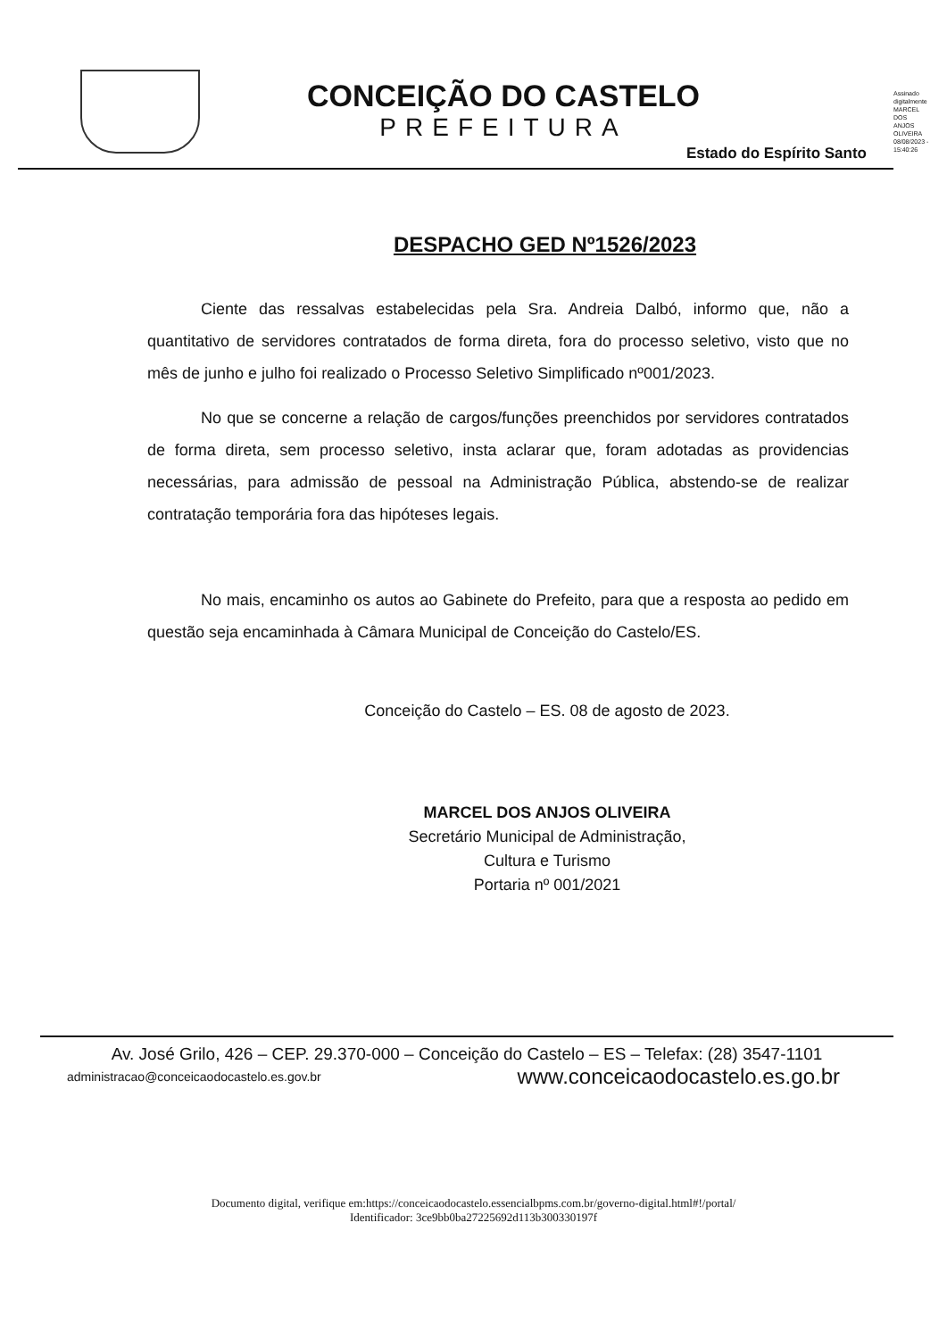CONCEIÇÃO DO CASTELO
PREFEITURA
Assinado digitalmente MARCEL DOS ANJOS OLIVEIRA 08/08/2023 - 15:40:26
Estado do Espírito Santo
DESPACHO GED Nº1526/2023
Ciente das ressalvas estabelecidas pela Sra. Andreia Dalbó, informo que, não a quantitativo de servidores contratados de forma direta, fora do processo seletivo, visto que no mês de junho e julho foi realizado o Processo Seletivo Simplificado nº001/2023.
No que se concerne a relação de cargos/funções preenchidos por servidores contratados de forma direta, sem processo seletivo, insta aclarar que, foram adotadas as providencias necessárias, para admissão de pessoal na Administração Pública, abstendo-se de realizar contratação temporária fora das hipóteses legais.
No mais, encaminho os autos ao Gabinete do Prefeito, para que a resposta ao pedido em questão seja encaminhada à Câmara Municipal de Conceição do Castelo/ES.
Conceição do Castelo – ES. 08 de agosto de 2023.
MARCEL DOS ANJOS OLIVEIRA
Secretário Municipal de Administração,
Cultura e Turismo
Portaria nº 001/2021
Av. José Grilo, 426 – CEP. 29.370-000 – Conceição do Castelo – ES – Telefax: (28) 3547-1101
administracao@conceicaodocastelo.es.gov.br www.conceicaodocastelo.es.go.br
Documento digital, verifique em:https://conceicaodocastelo.essencialbpms.com.br/governo-digital.html#!/portal/
Identificador: 3ce9bb0ba27225692d113b300330197f